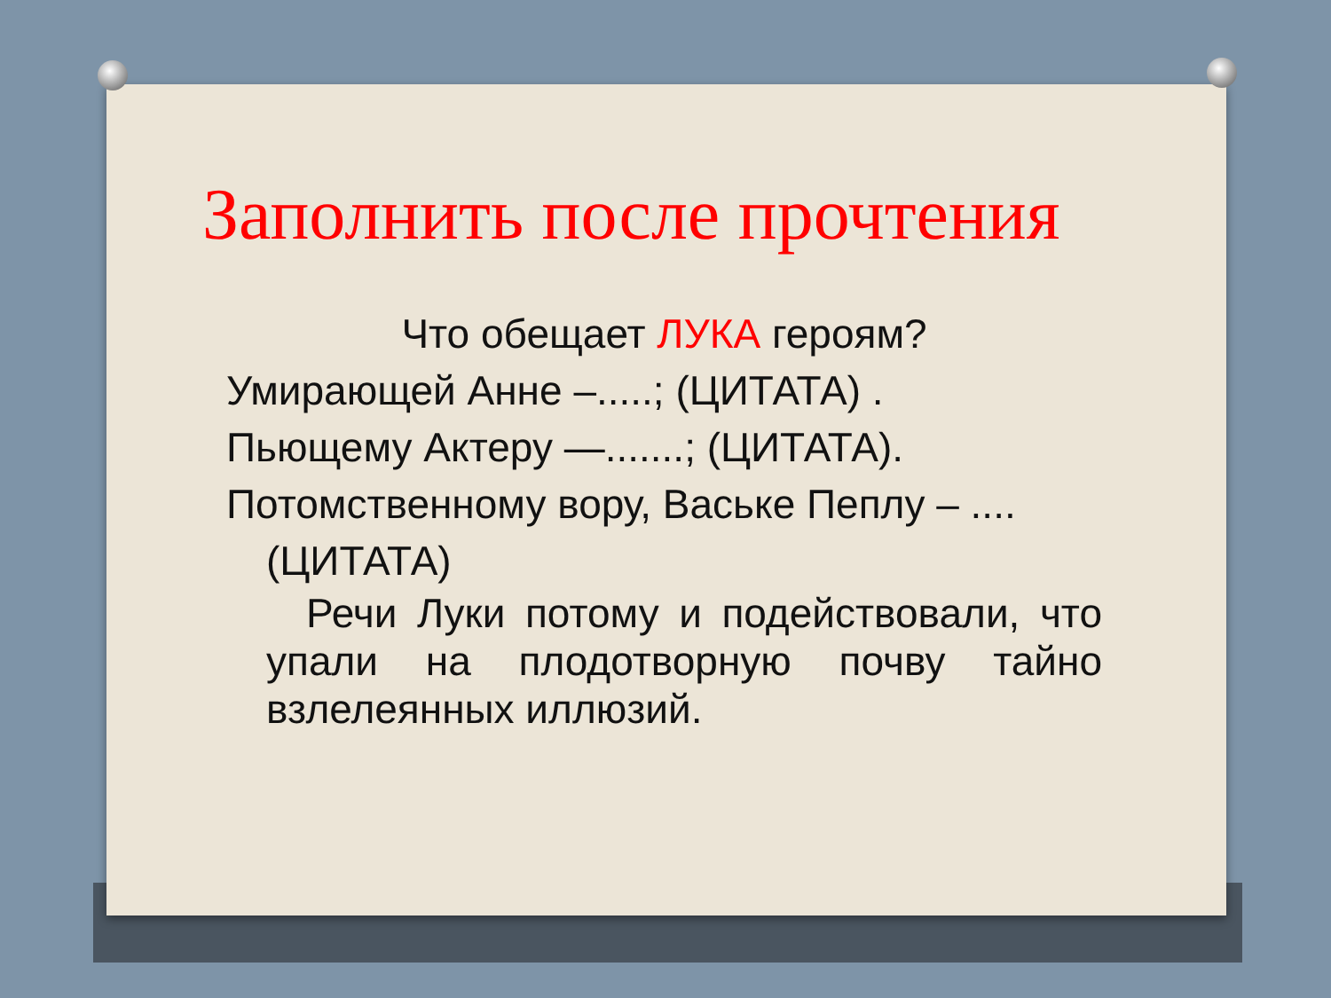Заполнить после прочтения
Что обещает ЛУКА героям?
Умирающей Анне –.....; (ЦИТАТА) .
Пьющему Актеру —.......; (ЦИТАТА).
Потомственному вору, Ваське Пеплу – .... (ЦИТАТА)
Речи Луки потому и подействовали, что упали на плодотворную почву тайно взлелеянных иллюзий.